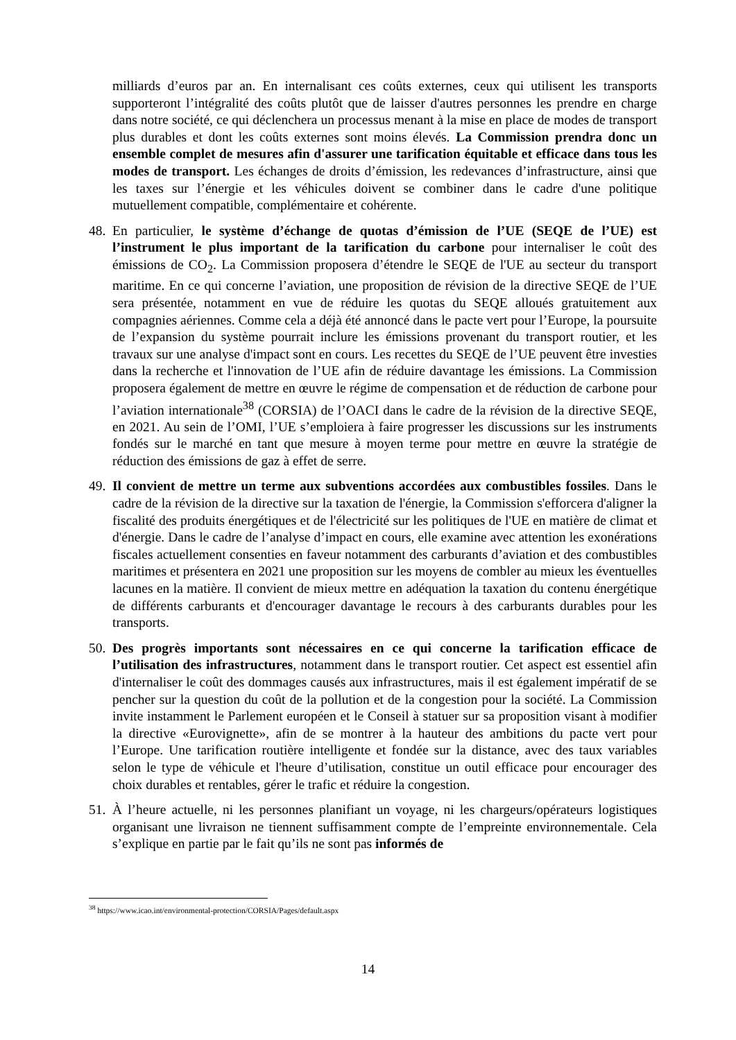milliards d’euros par an. En internalisant ces coûts externes, ceux qui utilisent les transports supporteront l’intégralité des coûts plutôt que de laisser d'autres personnes les prendre en charge dans notre société, ce qui déclenchera un processus menant à la mise en place de modes de transport plus durables et dont les coûts externes sont moins élevés. La Commission prendra donc un ensemble complet de mesures afin d'assurer une tarification équitable et efficace dans tous les modes de transport. Les échanges de droits d’émission, les redevances d’infrastructure, ainsi que les taxes sur l’énergie et les véhicules doivent se combiner dans le cadre d'une politique mutuellement compatible, complémentaire et cohérente.
48.
En particulier, le système d’échange de quotas d’émission de l’UE (SEQE de l’UE) est l’instrument le plus important de la tarification du carbone pour internaliser le coût des émissions de CO<sub>2</sub>. La Commission proposera d’étendre le SEQE de l'UE au secteur du transport maritime. En ce qui concerne l’aviation, une proposition de révision de la directive SEQE de l’UE sera présentée, notamment en vue de réduire les quotas du SEQE alloués gratuitement aux compagnies aériennes. Comme cela a déjà été annoncé dans le pacte vert pour l’Europe, la poursuite de l’expansion du système pourrait inclure les émissions provenant du transport routier, et les travaux sur une analyse d'impact sont en cours. Les recettes du SEQE de l’UE peuvent être investies dans la recherche et l'innovation de l’UE afin de réduire davantage les émissions. La Commission proposera également de mettre en œuvre le régime de compensation et de réduction de carbone pour l’aviation internationale<sup>38</sup> (CORSIA) de l’OACI dans le cadre de la révision de la directive SEQE, en 2021. Au sein de l’OMI, l’UE s’emploiera à faire progresser les discussions sur les instruments fondés sur le marché en tant que mesure à moyen terme pour mettre en œuvre la stratégie de réduction des émissions de gaz à effet de serre.
49.
Il convient de mettre un terme aux subventions accordées aux combustibles fossiles. Dans le cadre de la révision de la directive sur la taxation de l'énergie, la Commission s'efforcera d'aligner la fiscalité des produits énergétiques et de l'électricité sur les politiques de l'UE en matière de climat et d'énergie. Dans le cadre de l’analyse d’impact en cours, elle examine avec attention les exonérations fiscales actuellement consenties en faveur notamment des carburants d’aviation et des combustibles maritimes et présentera en 2021 une proposition sur les moyens de combler au mieux les éventuelles lacunes en la matière. Il convient de mieux mettre en adéquation la taxation du contenu énergétique de différents carburants et d'encourager davantage le recours à des carburants durables pour les transports.
50.
Des progrès importants sont nécessaires en ce qui concerne la tarification efficace de l’utilisation des infrastructures, notamment dans le transport routier. Cet aspect est essentiel afin d'internaliser le coût des dommages causés aux infrastructures, mais il est également impératif de se pencher sur la question du coût de la pollution et de la congestion pour la société. La Commission invite instamment le Parlement européen et le Conseil à statuer sur sa proposition visant à modifier la directive «Eurovignette», afin de se montrer à la hauteur des ambitions du pacte vert pour l’Europe. Une tarification routière intelligente et fondée sur la distance, avec des taux variables selon le type de véhicule et l'heure d’utilisation, constitue un outil efficace pour encourager des choix durables et rentables, gérer le trafic et réduire la congestion.
51.
À l’heure actuelle, ni les personnes planifiant un voyage, ni les chargeurs/opérateurs logistiques organisant une livraison ne tiennent suffisamment compte de l’empreinte environnementale. Cela s’explique en partie par le fait qu’ils ne sont pas informés de
<sup>38</sup> https://www.icao.int/environmental-protection/CORSIA/Pages/default.aspx
14